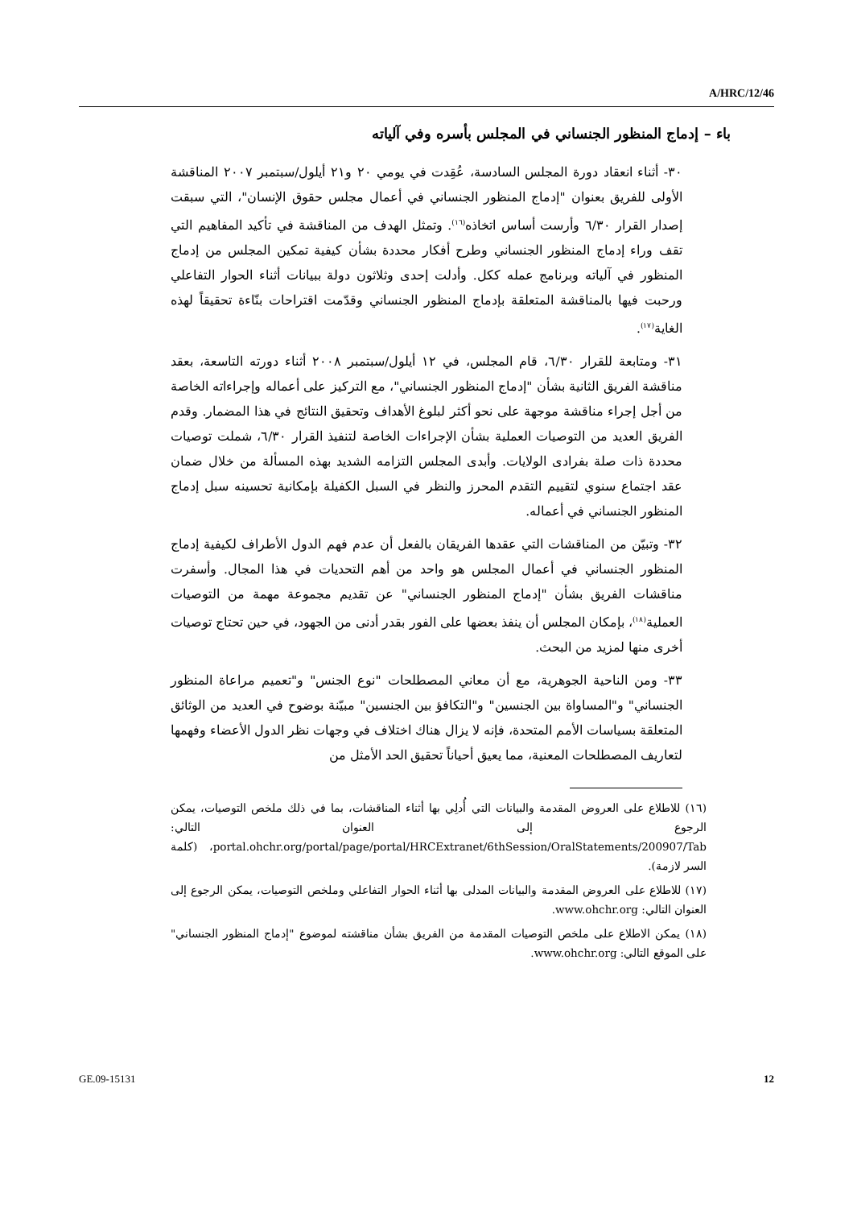A/HRC/12/46
باء – إدماج المنظور الجنساني في المجلس بأسره وفي آلياته
٣٠- أثناء انعقاد دورة المجلس السادسة، عُقِدت في يومي ٢٠ و٢١ أيلول/سبتمبر ٢٠٠٧ المناقشة الأولى للفريق بعنوان "إدماج المنظور الجنساني في أعمال مجلس حقوق الإنسان"، التي سبقت إصدار القرار ٦/٣٠ وأرست أساس اتخاذه<sup>(١٦)</sup>. وتمثل الهدف من المناقشة في تأكيد المفاهيم التي تقف وراء إدماج المنظور الجنساني وطرح أفكار محددة بشأن كيفية تمكين المجلس من إدماج المنظور في آلياته وبرنامج عمله ككل. وأدلت إحدى وثلاثون دولة ببيانات أثناء الحوار التفاعلي ورحبت فيها بالمناقشة المتعلقة بإدماج المنظور الجنساني وقدّمت اقتراحات بنّاءة تحقيقاً لهذه الغاية<sup>(١٧)</sup>.
٣١- ومتابعة للقرار ٦/٣٠، قام المجلس، في ١٢ أيلول/سبتمبر ٢٠٠٨ أثناء دورته التاسعة، بعقد مناقشة الفريق الثانية بشأن "إدماج المنظور الجنساني"، مع التركيز على أعماله وإجراءاته الخاصة من أجل إجراء مناقشة موجهة على نحو أكثر لبلوغ الأهداف وتحقيق النتائج في هذا المضمار. وقدم الفريق العديد من التوصيات العملية بشأن الإجراءات الخاصة لتنفيذ القرار ٦/٣٠، شملت توصيات محددة ذات صلة بفرادى الولايات. وأبدى المجلس التزامه الشديد بهذه المسألة من خلال ضمان عقد اجتماع سنوي لتقييم التقدم المحرز والنظر في السبل الكفيلة بإمكانية تحسينه سبل إدماج المنظور الجنساني في أعماله.
٣٢- وتبيّن من المناقشات التي عقدها الفريقان بالفعل أن عدم فهم الدول الأطراف لكيفية إدماج المنظور الجنساني في أعمال المجلس هو واحد من أهم التحديات في هذا المجال. وأسفرت مناقشات الفريق بشأن "إدماج المنظور الجنساني" عن تقديم مجموعة مهمة من التوصيات العملية<sup>(١٨)</sup>، بإمكان المجلس أن ينفذ بعضها على الفور بقدر أدنى من الجهود، في حين تحتاج توصيات أخرى منها لمزيد من البحث.
٣٣- ومن الناحية الجوهرية، مع أن معاني المصطلحات "نوع الجنس" و"تعميم مراعاة المنظور الجنساني" و"المساواة بين الجنسين" و"التكافؤ بين الجنسين" مبيّنة بوضوح في العديد من الوثائق المتعلقة بسياسات الأمم المتحدة، فإنه لا يزال هناك اختلاف في وجهات نظر الدول الأعضاء وفهمها لتعاريف المصطلحات المعنية، مما يعيق أحياناً تحقيق الحد الأمثل من
(١٦) للاطلاع على العروض المقدمة والبيانات التي أُدلِي بها أثناء المناقشات، بما في ذلك ملخص التوصيات، يمكن الرجوع إلى العنوان التالي: portal.ohchr.org/portal/page/portal/HRCExtranet/6thSession/OralStatements/200907/Tab، (كلمة السر لازمة).
(١٧) للاطلاع على العروض المقدمة والبيانات المدلى بها أثناء الحوار التفاعلي وملخص التوصيات، يمكن الرجوع إلى العنوان التالي: www.ohchr.org.
(١٨) يمكن الاطلاع على ملخص التوصيات المقدمة من الفريق بشأن مناقشته لموضوع "إدماج المنظور الجنساني" على الموقع التالي: www.ohchr.org.
GE.09-15131 12